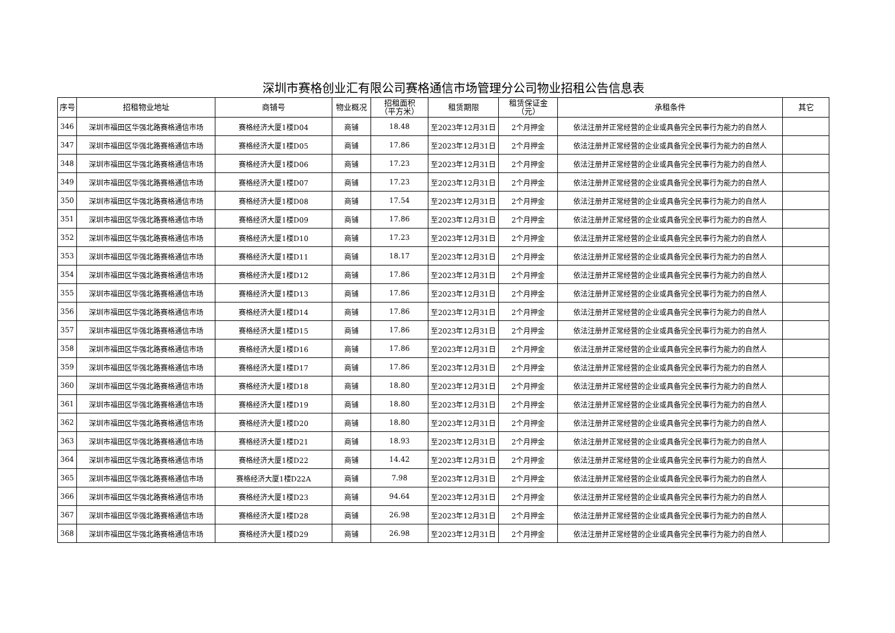深圳市赛格创业汇有限公司赛格通信市场管理分公司物业招租公告信息表
| 序号 | 招租物业地址 | 商铺号 | 物业概况 | 招租面积 （平方米） | 租赁期限 | 租赁保证金 （元） | 承租条件 | 其它 |
| --- | --- | --- | --- | --- | --- | --- | --- | --- |
| 346 | 深圳市福田区华强北路赛格通信市场 | 赛格经济大厦1楼D04 | 商铺 | 18.48 | 至2023年12月31日 | 2个月押金 | 依法注册并正常经营的企业或具备完全民事行为能力的自然人 | |
| 347 | 深圳市福田区华强北路赛格通信市场 | 赛格经济大厦1楼D05 | 商铺 | 17.86 | 至2023年12月31日 | 2个月押金 | 依法注册并正常经营的企业或具备完全民事行为能力的自然人 | |
| 348 | 深圳市福田区华强北路赛格通信市场 | 赛格经济大厦1楼D06 | 商铺 | 17.23 | 至2023年12月31日 | 2个月押金 | 依法注册并正常经营的企业或具备完全民事行为能力的自然人 | |
| 349 | 深圳市福田区华强北路赛格通信市场 | 赛格经济大厦1楼D07 | 商铺 | 17.23 | 至2023年12月31日 | 2个月押金 | 依法注册并正常经营的企业或具备完全民事行为能力的自然人 | |
| 350 | 深圳市福田区华强北路赛格通信市场 | 赛格经济大厦1楼D08 | 商铺 | 17.54 | 至2023年12月31日 | 2个月押金 | 依法注册并正常经营的企业或具备完全民事行为能力的自然人 | |
| 351 | 深圳市福田区华强北路赛格通信市场 | 赛格经济大厦1楼D09 | 商铺 | 17.86 | 至2023年12月31日 | 2个月押金 | 依法注册并正常经营的企业或具备完全民事行为能力的自然人 | |
| 352 | 深圳市福田区华强北路赛格通信市场 | 赛格经济大厦1楼D10 | 商铺 | 17.23 | 至2023年12月31日 | 2个月押金 | 依法注册并正常经营的企业或具备完全民事行为能力的自然人 | |
| 353 | 深圳市福田区华强北路赛格通信市场 | 赛格经济大厦1楼D11 | 商铺 | 18.17 | 至2023年12月31日 | 2个月押金 | 依法注册并正常经营的企业或具备完全民事行为能力的自然人 | |
| 354 | 深圳市福田区华强北路赛格通信市场 | 赛格经济大厦1楼D12 | 商铺 | 17.86 | 至2023年12月31日 | 2个月押金 | 依法注册并正常经营的企业或具备完全民事行为能力的自然人 | |
| 355 | 深圳市福田区华强北路赛格通信市场 | 赛格经济大厦1楼D13 | 商铺 | 17.86 | 至2023年12月31日 | 2个月押金 | 依法注册并正常经营的企业或具备完全民事行为能力的自然人 | |
| 356 | 深圳市福田区华强北路赛格通信市场 | 赛格经济大厦1楼D14 | 商铺 | 17.86 | 至2023年12月31日 | 2个月押金 | 依法注册并正常经营的企业或具备完全民事行为能力的自然人 | |
| 357 | 深圳市福田区华强北路赛格通信市场 | 赛格经济大厦1楼D15 | 商铺 | 17.86 | 至2023年12月31日 | 2个月押金 | 依法注册并正常经营的企业或具备完全民事行为能力的自然人 | |
| 358 | 深圳市福田区华强北路赛格通信市场 | 赛格经济大厦1楼D16 | 商铺 | 17.86 | 至2023年12月31日 | 2个月押金 | 依法注册并正常经营的企业或具备完全民事行为能力的自然人 | |
| 359 | 深圳市福田区华强北路赛格通信市场 | 赛格经济大厦1楼D17 | 商铺 | 17.86 | 至2023年12月31日 | 2个月押金 | 依法注册并正常经营的企业或具备完全民事行为能力的自然人 | |
| 360 | 深圳市福田区华强北路赛格通信市场 | 赛格经济大厦1楼D18 | 商铺 | 18.80 | 至2023年12月31日 | 2个月押金 | 依法注册并正常经营的企业或具备完全民事行为能力的自然人 | |
| 361 | 深圳市福田区华强北路赛格通信市场 | 赛格经济大厦1楼D19 | 商铺 | 18.80 | 至2023年12月31日 | 2个月押金 | 依法注册并正常经营的企业或具备完全民事行为能力的自然人 | |
| 362 | 深圳市福田区华强北路赛格通信市场 | 赛格经济大厦1楼D20 | 商铺 | 18.80 | 至2023年12月31日 | 2个月押金 | 依法注册并正常经营的企业或具备完全民事行为能力的自然人 | |
| 363 | 深圳市福田区华强北路赛格通信市场 | 赛格经济大厦1楼D21 | 商铺 | 18.93 | 至2023年12月31日 | 2个月押金 | 依法注册并正常经营的企业或具备完全民事行为能力的自然人 | |
| 364 | 深圳市福田区华强北路赛格通信市场 | 赛格经济大厦1楼D22 | 商铺 | 14.42 | 至2023年12月31日 | 2个月押金 | 依法注册并正常经营的企业或具备完全民事行为能力的自然人 | |
| 365 | 深圳市福田区华强北路赛格通信市场 | 赛格经济大厦1楼D22A | 商铺 | 7.98 | 至2023年12月31日 | 2个月押金 | 依法注册并正常经营的企业或具备完全民事行为能力的自然人 | |
| 366 | 深圳市福田区华强北路赛格通信市场 | 赛格经济大厦1楼D23 | 商铺 | 94.64 | 至2023年12月31日 | 2个月押金 | 依法注册并正常经营的企业或具备完全民事行为能力的自然人 | |
| 367 | 深圳市福田区华强北路赛格通信市场 | 赛格经济大厦1楼D28 | 商铺 | 26.98 | 至2023年12月31日 | 2个月押金 | 依法注册并正常经营的企业或具备完全民事行为能力的自然人 | |
| 368 | 深圳市福田区华强北路赛格通信市场 | 赛格经济大厦1楼D29 | 商铺 | 26.98 | 至2023年12月31日 | 2个月押金 | 依法注册并正常经营的企业或具备完全民事行为能力的自然人 | |